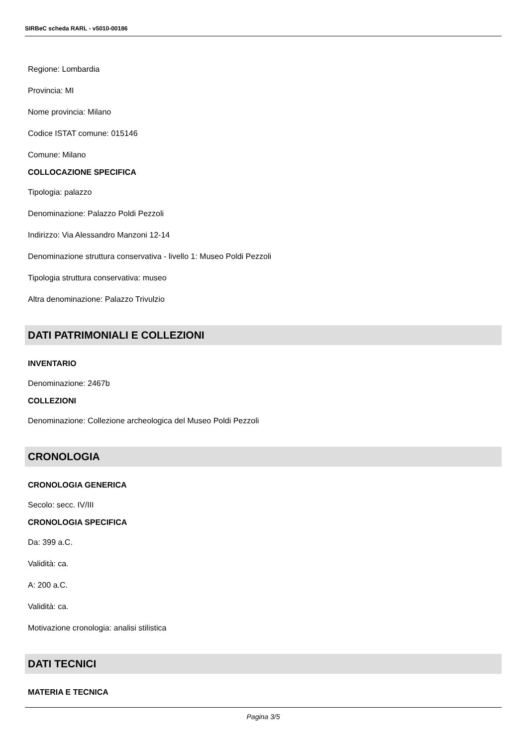SIRBeC scheda RARL - v5010-00186
Regione: Lombardia
Provincia: MI
Nome provincia: Milano
Codice ISTAT comune: 015146
Comune: Milano
COLLOCAZIONE SPECIFICA
Tipologia: palazzo
Denominazione: Palazzo Poldi Pezzoli
Indirizzo: Via Alessandro Manzoni 12-14
Denominazione struttura conservativa - livello 1: Museo Poldi Pezzoli
Tipologia struttura conservativa: museo
Altra denominazione: Palazzo Trivulzio
DATI PATRIMONIALI E COLLEZIONI
INVENTARIO
Denominazione: 2467b
COLLEZIONI
Denominazione: Collezione archeologica del Museo Poldi Pezzoli
CRONOLOGIA
CRONOLOGIA GENERICA
Secolo: secc. IV/III
CRONOLOGIA SPECIFICA
Da: 399 a.C.
Validità: ca.
A: 200 a.C.
Validità: ca.
Motivazione cronologia: analisi stilistica
DATI TECNICI
MATERIA E TECNICA
Pagina 3/5